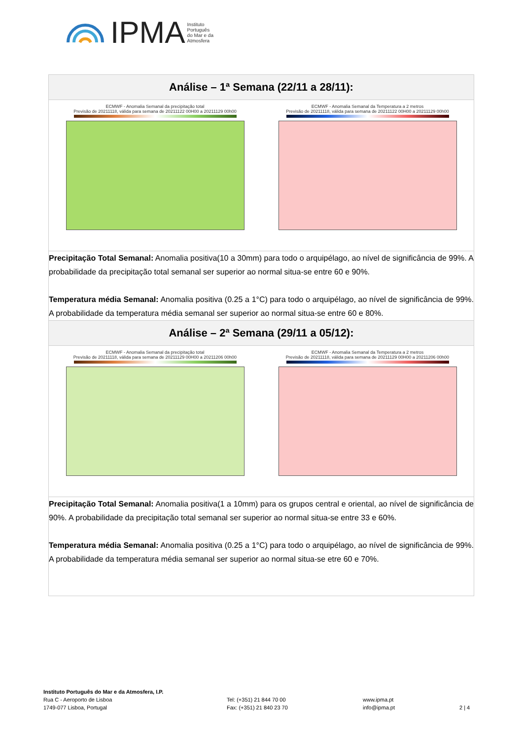IPMA Instituto
Português
do Mar e da
Atmosfera
| Análise – 1ª Semana (22/11 a 28/11): |
| ECMWF - Anomalia Semanal da precipitação total Previsão de 20211118, válida para semana de 20211122 00H00 a 20211129 00h00 ECMWF - Anomalia Semanal da Temperatura a 2 metros Previsão de 20211118, válida para semana de 20211122 00H00 a 20211129 00h00 |
| Precipitação Total Semanal: Anomalia positiva(10 a 30mm) para todo o arquipélago, ao nível de significância de 99%. A probabilidade da precipitação total semanal ser superior ao normal situa-se entre 60 e 90%. Temperatura média Semanal: Anomalia positiva (0.25 a 1°C) para todo o arquipélago, ao nível de significância de 99%. A probabilidade da temperatura média semanal ser superior ao normal situa-se entre 60 e 80%. |
| Análise – 2ª Semana (29/11 a 05/12): |
| ECMWF - Anomalia Semanal da precipitação total Previsão de 20211118, válida para semana de 20211129 00H00 a 20211206 00h00 ECMWF - Anomalia Semanal da Temperatura a 2 metros Previsão de 20211118, válida para semana de 20211129 00H00 a 20211206 00h00 |
| Precipitação Total Semanal: Anomalia positiva(1 a 10mm) para os grupos central e oriental, ao nível de significância de 90%. A probabilidade da precipitação total semanal ser superior ao normal situa-se entre 33 e 60%. Temperatura média Semanal: Anomalia positiva (0.25 a 1°C) para todo o arquipélago, ao nível de significância de 99%. A probabilidade da temperatura média semanal ser superior ao normal situa-se etre 60 e 70%. |
Instituto Português do Mar e da Atmosfera, I.P.
Rua C - Aeroporto de Lisboa
1749-077 Lisboa, Portugal
Tel: (+351) 21 844 70 00
Fax: (+351) 21 840 23 70
www.ipma.pt
info@ipma.pt
2 | 4